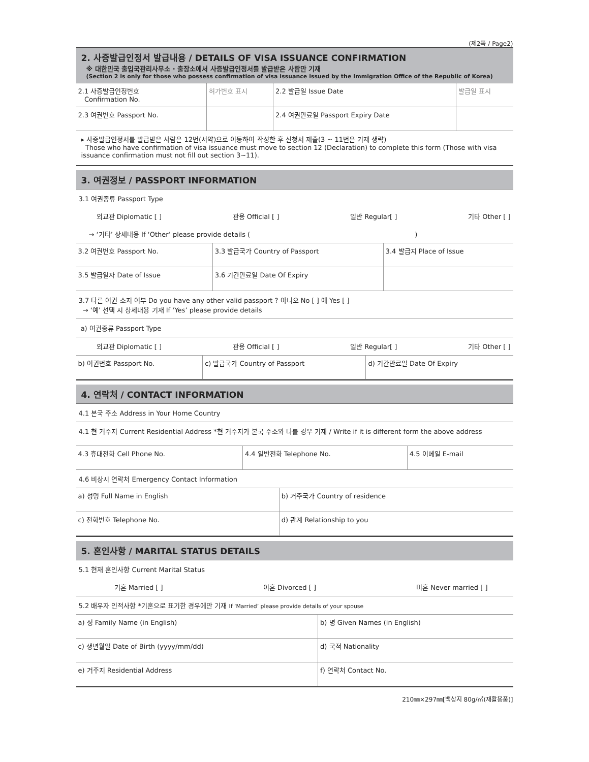(제2쪽 / Page2)
2. 사증발급인정서 발급내용 / DETAILS OF VISA ISSUANCE CONFIRMATION
※ 대한민국 출입국관리사무소 · 출장소에서 사증발급인정서를 발급받은 사람만 기재
(Section 2 is only for those who possess confirmation of visa issuance issued by the Immigration Office of the Republic of Korea)
| 2.1 사증발급인정번호 Confirmation No. | 허가번호 표시 | 2.2 발급일 Issue Date | 발급일 표시 |
| 2.3 여권번호 Passport No. | | 2.4 여권만료일 Passport Expiry Date | |
▸ 사증발급인정서를 발급받은 사람은 12번(서약)으로 이동하여 작성한 후 신청서 제출(3 ~ 11번은 기재 생략)
Those who have confirmation of visa issuance must move to section 12 (Declaration) to complete this form (Those with visa issuance confirmation must not fill out section 3~11).
3. 여권정보 / PASSPORT INFORMATION
3.1 여권종류 Passport Type
외교관 Diplomatic [ ] 관용 Official [ ] 일반 Regular[ ] 기타 Other [ ]
→ ‘기타’ 상세내용 If ‘Other’ please provide details ( )
| 3.2 여권번호 Passport No. | 3.3 발급국가 Country of Passport | 3.4 발급지 Place of Issue |
| 3.5 발급일자 Date of Issue | 3.6 기간만료일 Date Of Expiry | |
3.7 다른 여권 소지 여부 Do you have any other valid passport ? 아니오 No [ ] 예 Yes [ ]
→ ‘예’ 선택 시 상세내용 기재 If ‘Yes’ please provide details
a) 여권종류 Passport Type
외교관 Diplomatic [ ] 관용 Official [ ] 일반 Regular[ ] 기타 Other [ ]
| b) 여권번호 Passport No. | c) 발급국가 Country of Passport | d) 기간만료일 Date Of Expiry |
4. 연락처 / CONTACT INFORMATION
4.1 본국 주소 Address in Your Home Country
4.1 현 거주지 Current Residential Address *현 거주지가 본국 주소와 다를 경우 기재 / Write if it is different form the above address
| 4.3 휴대전화 Cell Phone No. | 4.4 일반전화 Telephone No. | 4.5 이메일 E-mail |
4.6 비상시 연락처 Emergency Contact Information
| a) 성명 Full Name in English | b) 거주국가 Country of residence |
| c) 전화번호 Telephone No. | d) 관계 Relationship to you |
5. 혼인사항 / MARITAL STATUS DETAILS
5.1 현재 혼인사항 Current Marital Status
기혼 Married [ ] 이혼 Divorced [ ] 미혼 Never married [ ]
5.2 배우자 인적사항 *기혼으로 표기한 경우에만 기재 If ‘Married’ please provide details of your spouse
| a) 성 Family Name (in English) | b) 명 Given Names (in English) |
| c) 생년월일 Date of Birth (yyyy/mm/dd) | d) 국적 Nationality |
| e) 거주지 Residential Address | f) 연락처 Contact No. |
210㎜×297㎜[백상지 80g/㎡(재활용품)]